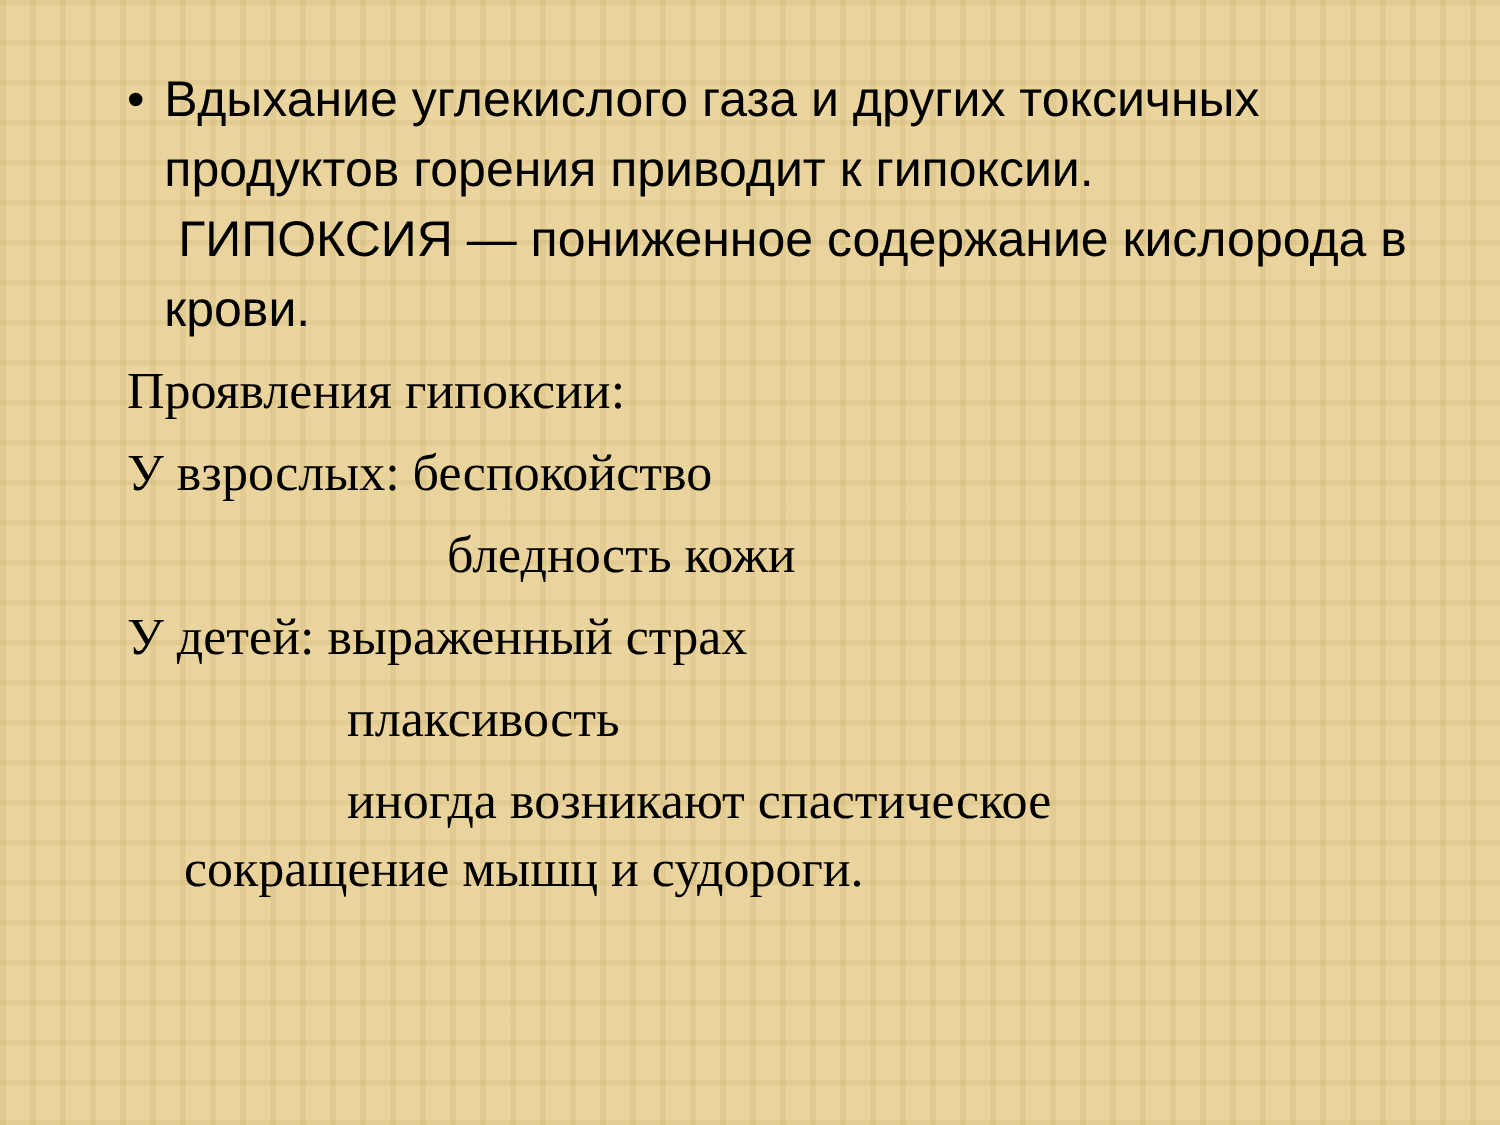• Вдыхание углекислого газа и других токсичных продуктов горения приводит к гипоксии.
ГИПОКСИЯ — пониженное содержание кислорода в крови.
Проявления гипоксии:
У взрослых: беспокойство
бледность кожи
У детей: выраженный страх
плаксивость
иногда возникают спастическое
сокращение мышц и судороги.